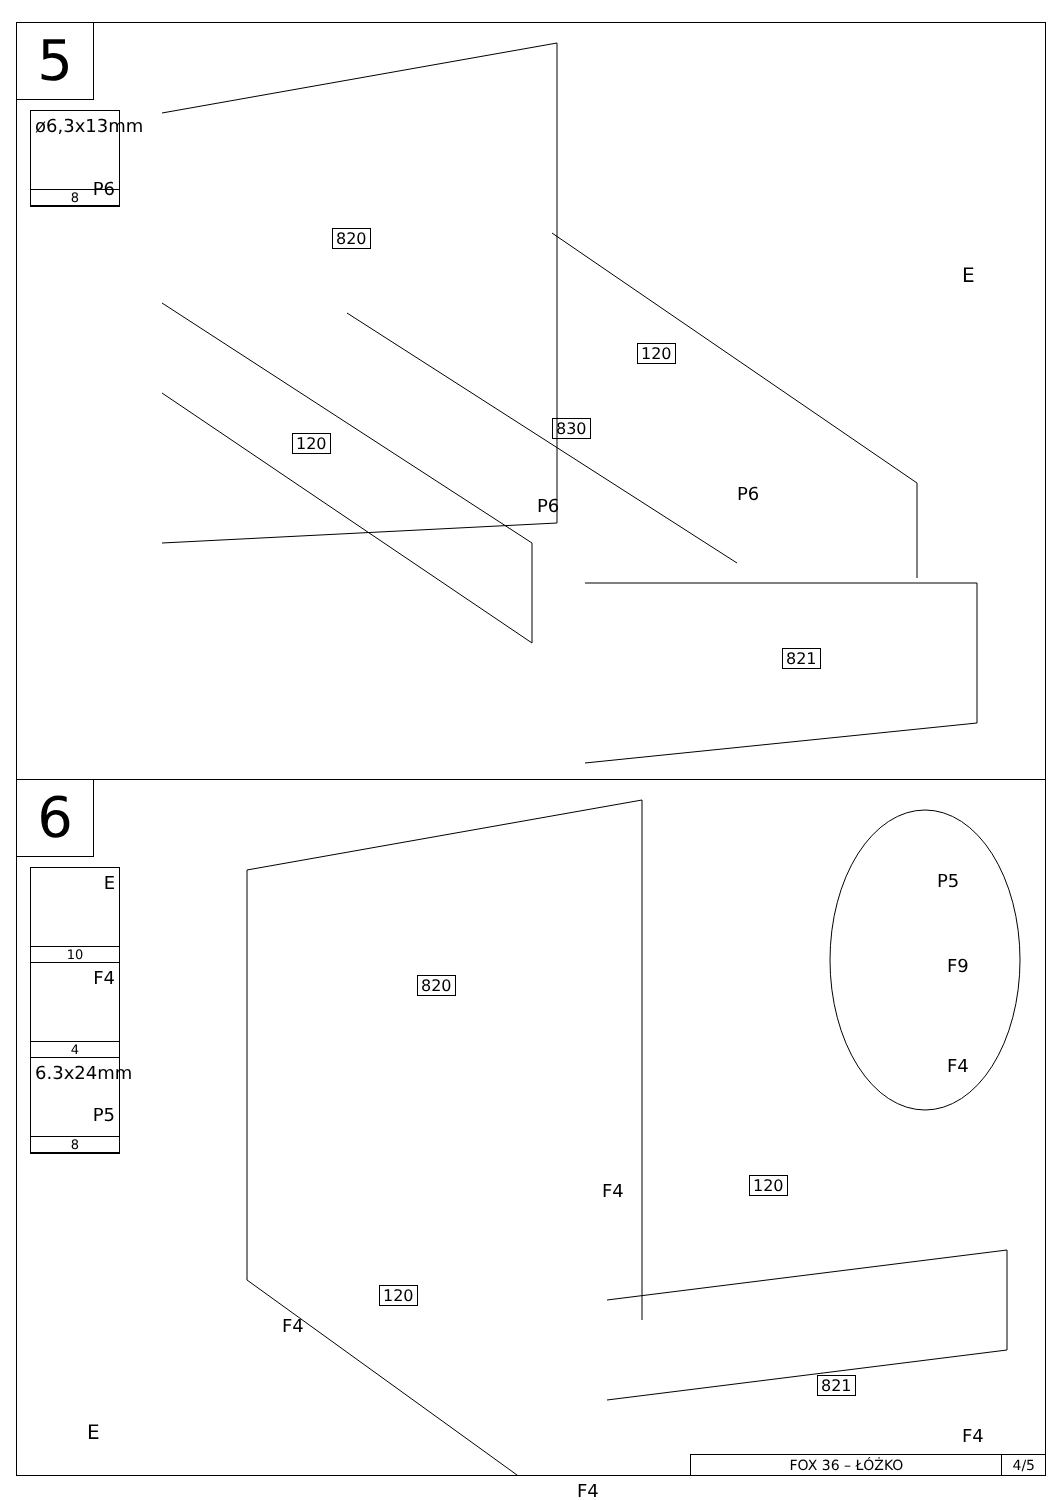5
ø6,3x13mm
P6
8
820
120
830
120
821
P6
P6
E
6
E
10
F4
4
6.3x24mm
P5
8
820
120
120
821
P5
F9
F4
F4
F4
F4
F4
E
FOX 36 – ŁÓŻKO 4/5